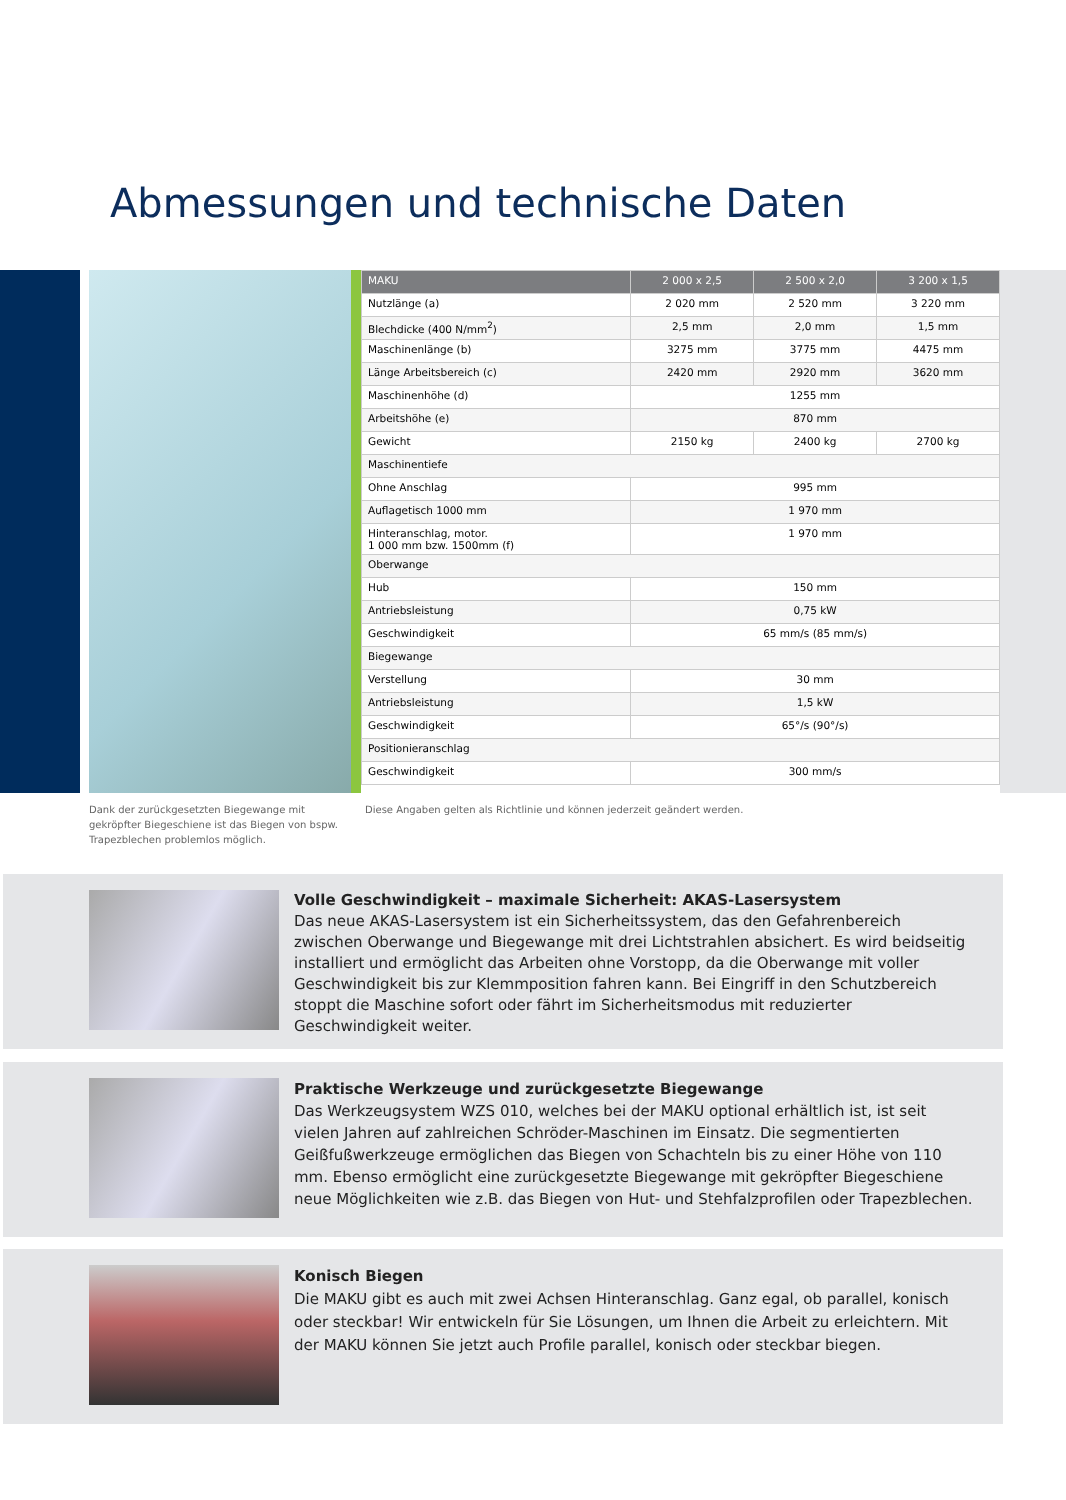Abmessungen und technische Daten
| MAKU | 2 000 x 2,5 | 2 500 x 2,0 | 3 200 x 1,5 |
| --- | --- | --- | --- |
| Nutzlänge (a) | 2 020 mm | 2 520 mm | 3 220 mm |
| Blechdicke (400 N/mm<sup>2</sup>) | 2,5 mm | 2,0 mm | 1,5 mm |
| Maschinenlänge (b) | 3275 mm | 3775 mm | 4475 mm |
| Länge Arbeitsbereich (c) | 2420 mm | 2920 mm | 3620 mm |
| Maschinenhöhe (d) | 1255 mm | | |
| Arbeitshöhe (e) | 870 mm | | |
| Gewicht | 2150 kg | 2400 kg | 2700 kg |
| Maschinentiefe | | | |
| Ohne Anschlag | 995 mm | | |
| Auflagetisch 1000 mm | 1 970 mm | | |
| Hinteranschlag, motor. 1 000 mm bzw. 1500mm (f) | 1 970 mm | | |
| Oberwange | | | |
| Hub | 150 mm | | |
| Antriebsleistung | 0,75 kW | | |
| Geschwindigkeit | 65 mm/s (85 mm/s) | | |
| Biegewange | | | |
| Verstellung | 30 mm | | |
| Antriebsleistung | 1,5 kW | | |
| Geschwindigkeit | 65°/s (90°/s) | | |
| Positionieranschlag | | | |
| Geschwindigkeit | 300 mm/s | | |
Dank der zurückgesetzten Biegewange mit gekröpfter Biegeschiene ist das Biegen von bspw. Trapezblechen problemlos möglich.
Diese Angaben gelten als Richtlinie und können jederzeit geändert werden.
Volle Geschwindigkeit – maximale Sicherheit: AKAS-Lasersystem
Das neue AKAS-Lasersystem ist ein Sicherheitssystem, das den Gefahrenbereich zwischen Oberwange und Biegewange mit drei Lichtstrahlen absichert. Es wird beidseitig installiert und ermöglicht das Arbeiten ohne Vorstopp, da die Oberwange mit voller Geschwindigkeit bis zur Klemmposition fahren kann. Bei Eingriff in den Schutzbereich stoppt die Maschine sofort oder fährt im Sicherheitsmodus mit reduzierter Geschwindigkeit weiter.
Praktische Werkzeuge und zurückgesetzte Biegewange
Das Werkzeugsystem WZS 010, welches bei der MAKU optional erhältlich ist, ist seit vielen Jahren auf zahlreichen Schröder-Maschinen im Einsatz. Die segmentierten Geißfußwerkzeuge ermöglichen das Biegen von Schachteln bis zu einer Höhe von 110 mm. Ebenso ermöglicht eine zurückgesetzte Biegewange mit gekröpfter Biegeschiene neue Möglichkeiten wie z.B. das Biegen von Hut- und Stehfalzprofilen oder Trapezblechen.
Konisch Biegen
Die MAKU gibt es auch mit zwei Achsen Hinteranschlag. Ganz egal, ob parallel, konisch oder steckbar! Wir entwickeln für Sie Lösungen, um Ihnen die Arbeit zu erleichtern. Mit der MAKU können Sie jetzt auch Profile parallel, konisch oder steckbar biegen.